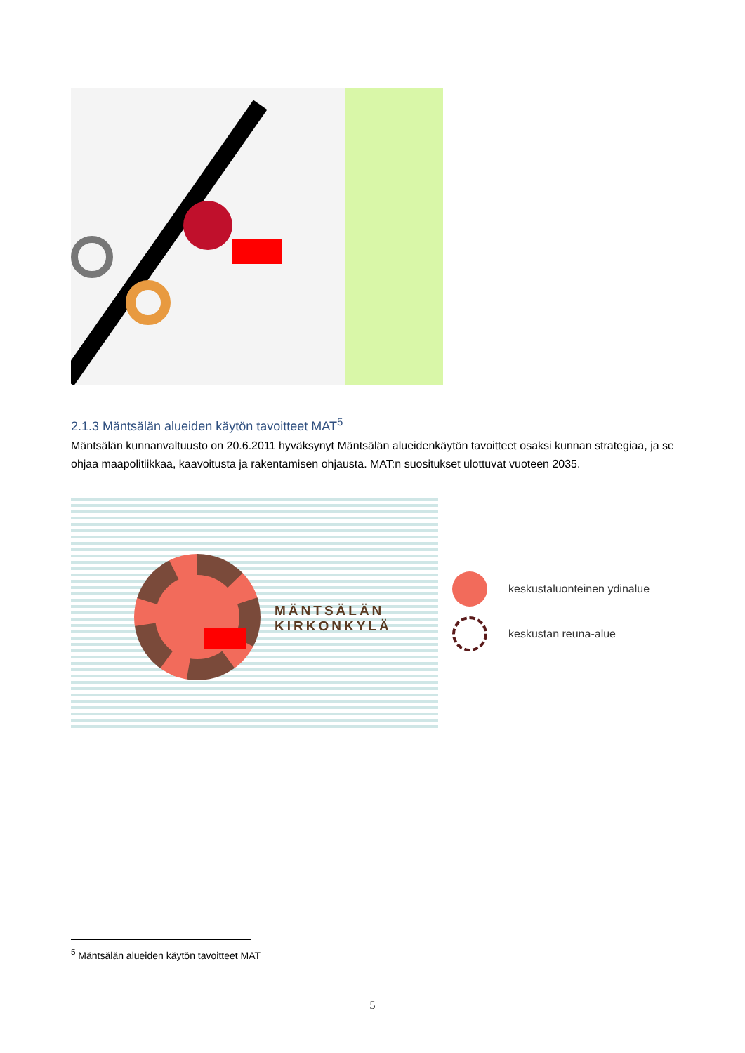2.1.3 Mäntsälän alueiden käytön tavoitteet MAT<sup>5</sup>
Mäntsälän kunnanvaltuusto on 20.6.2011 hyväksynyt Mäntsälän alueidenkäytön tavoitteet osaksi kunnan strategiaa, ja se ohjaa maapolitiikkaa, kaavoitusta ja rakentamisen ohjausta. MAT:n suositukset ulottuvat vuoteen 2035.
MÄNTSÄLÄN
KIRKONKYLÄ
keskustaluonteinen ydinalue
keskustan reuna-alue
<sup>5</sup> Mäntsälän alueiden käytön tavoitteet MAT
5